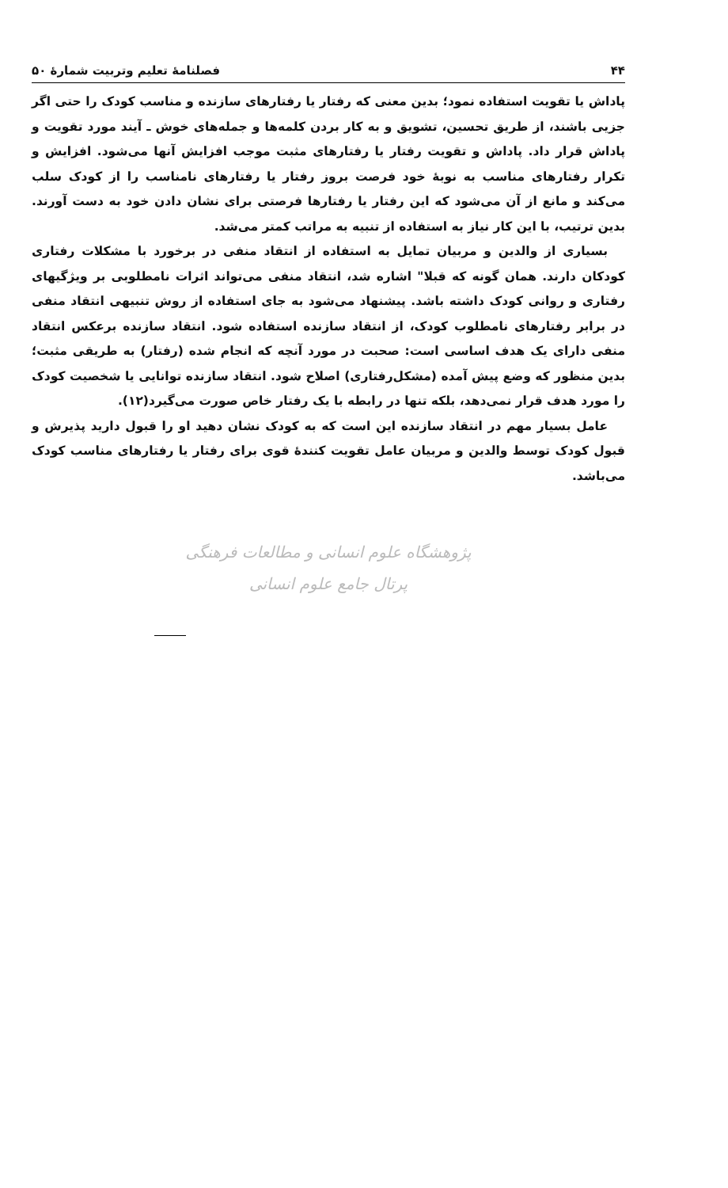۴۴ فصلنامهٔ تعلیم وتربیت شمارهٔ ۵۰
پاداش یا تقویت استفاده نمود؛ بدین معنی که رفتار یا رفتارهای سازنده و مناسب کودک را حتی اگر جزیی باشند، از طریق تحسین، تشویق و به کار بردن کلمه‌ها و جمله‌های خوش ـ آیند مورد تقویت و پاداش قرار داد. پاداش و تقویت رفتار یا رفتارهای مثبت موجب افزایش آنها می‌شود. افزایش و تکرار رفتارهای مناسب به نوبهٔ خود فرصت بروز رفتار یا رفتارهای نامناسب را از کودک سلب می‌کند و مانع از آن می‌شود که این رفتار یا رفتارها فرصتی برای نشان دادن خود به دست آورند. بدین ترتیب، با این کار نیاز به استفاده از تنبیه به مراتب کمتر می‌شد.
بسیاری از والدین و مربیان تمایل به استفاده از انتقاد منفی در برخورد با مشکلات رفتاری کودکان دارند. همان گونه که قبلا" اشاره شد، انتقاد منفی می‌تواند اثرات نامطلوبی بر ویژگیهای رفتاری و روانی کودک داشته باشد. پیشنهاد می‌شود به جای استفاده از روش تنبیهی انتقاد منفی در برابر رفتارهای نامطلوب کودک، از انتقاد سازنده استفاده شود. انتقاد سازنده برعکس انتقاد منفی دارای یک هدف اساسی است: صحبت در مورد آنچه که انجام شده (رفتار) به طریقی مثبت؛ بدین منظور که وضع پیش آمده (مشکل‌رفتاری) اصلاح شود. انتقاد سازنده توانایی یا شخصیت کودک را مورد هدف قرار نمی‌دهد، بلکه تنها در رابطه با یک رفتار خاص صورت می‌گیرد(۱۲).
عامل بسیار مهم در انتقاد سازنده این است که به کودک نشان دهید او را قبول دارید پذیرش و قبول کودک توسط والدین و مربیان عامل تقویت کنندهٔ قوی برای رفتار یا رفتارهای مناسب کودک می‌باشد.
پژوهشگاه علوم انسانی و مطالعات فرهنگی
پرتال جامع علوم انسانی